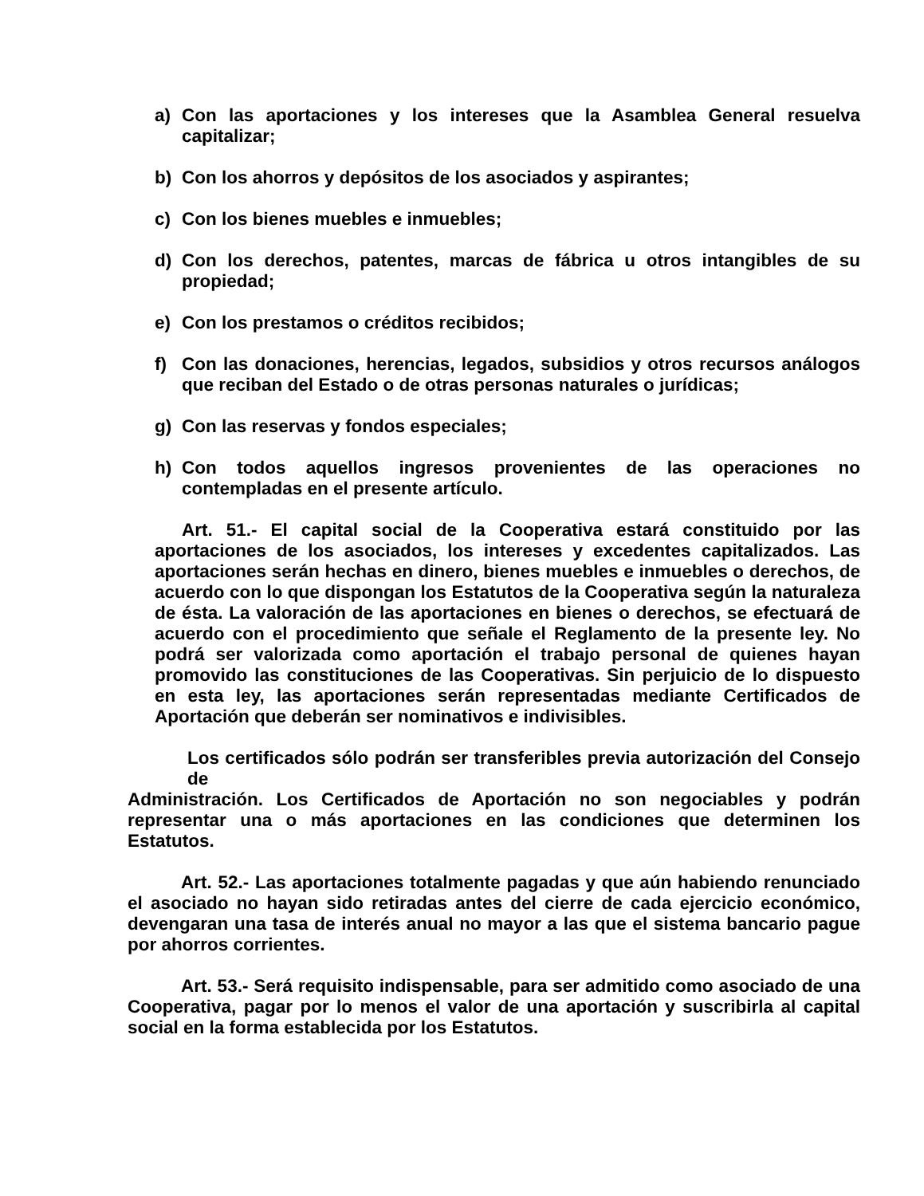a) Con las aportaciones y los intereses que la Asamblea General resuelva capitalizar;
b) Con los ahorros y depósitos de los asociados y aspirantes;
c) Con los bienes muebles e inmuebles;
d) Con los derechos, patentes, marcas de fábrica u otros intangibles de su propiedad;
e) Con los prestamos o créditos recibidos;
f) Con las donaciones, herencias, legados, subsidios y otros recursos análogos que reciban del Estado o de otras personas naturales o jurídicas;
g) Con las reservas y fondos especiales;
h) Con todos aquellos ingresos provenientes de las operaciones no contempladas en el presente artículo.
Art. 51.- El capital social de la Cooperativa estará constituido por las aportaciones de los asociados, los intereses y excedentes capitalizados. Las aportaciones serán hechas en dinero, bienes muebles e inmuebles o derechos, de acuerdo con lo que dispongan los Estatutos de la Cooperativa según la naturaleza de ésta. La valoración de las aportaciones en bienes o derechos, se efectuará de acuerdo con el procedimiento que señale el Reglamento de la presente ley. No podrá ser valorizada como aportación el trabajo personal de quienes hayan promovido las constituciones de las Cooperativas. Sin perjuicio de lo dispuesto en esta ley, las aportaciones serán representadas mediante Certificados de Aportación que deberán ser nominativos e indivisibles.
Los certificados sólo podrán ser transferibles previa autorización del Consejo de
Administración. Los Certificados de Aportación no son negociables y podrán representar una o más aportaciones en las condiciones que determinen los Estatutos.
Art. 52.- Las aportaciones totalmente pagadas y que aún habiendo renunciado el asociado no hayan sido retiradas antes del cierre de cada ejercicio económico, devengaran una tasa de interés anual no mayor a las que el sistema bancario pague por ahorros corrientes.
Art. 53.- Será requisito indispensable, para ser admitido como asociado de una Cooperativa, pagar por lo menos el valor de una aportación y suscribirla al capital social en la forma establecida por los Estatutos.